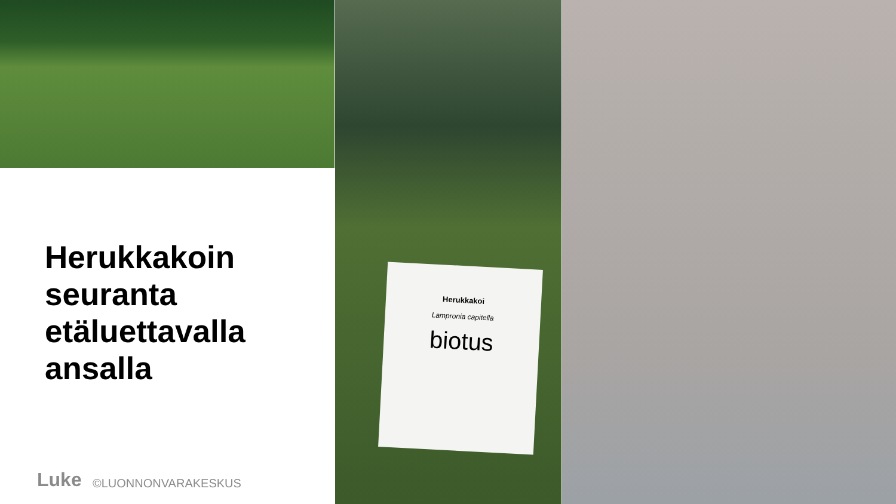Herukkakoi
Lampronia capitella
biotus
Herukkakoin
seuranta
etäluettavalla
ansalla
Luke ©LUONNONVARAKESKUS